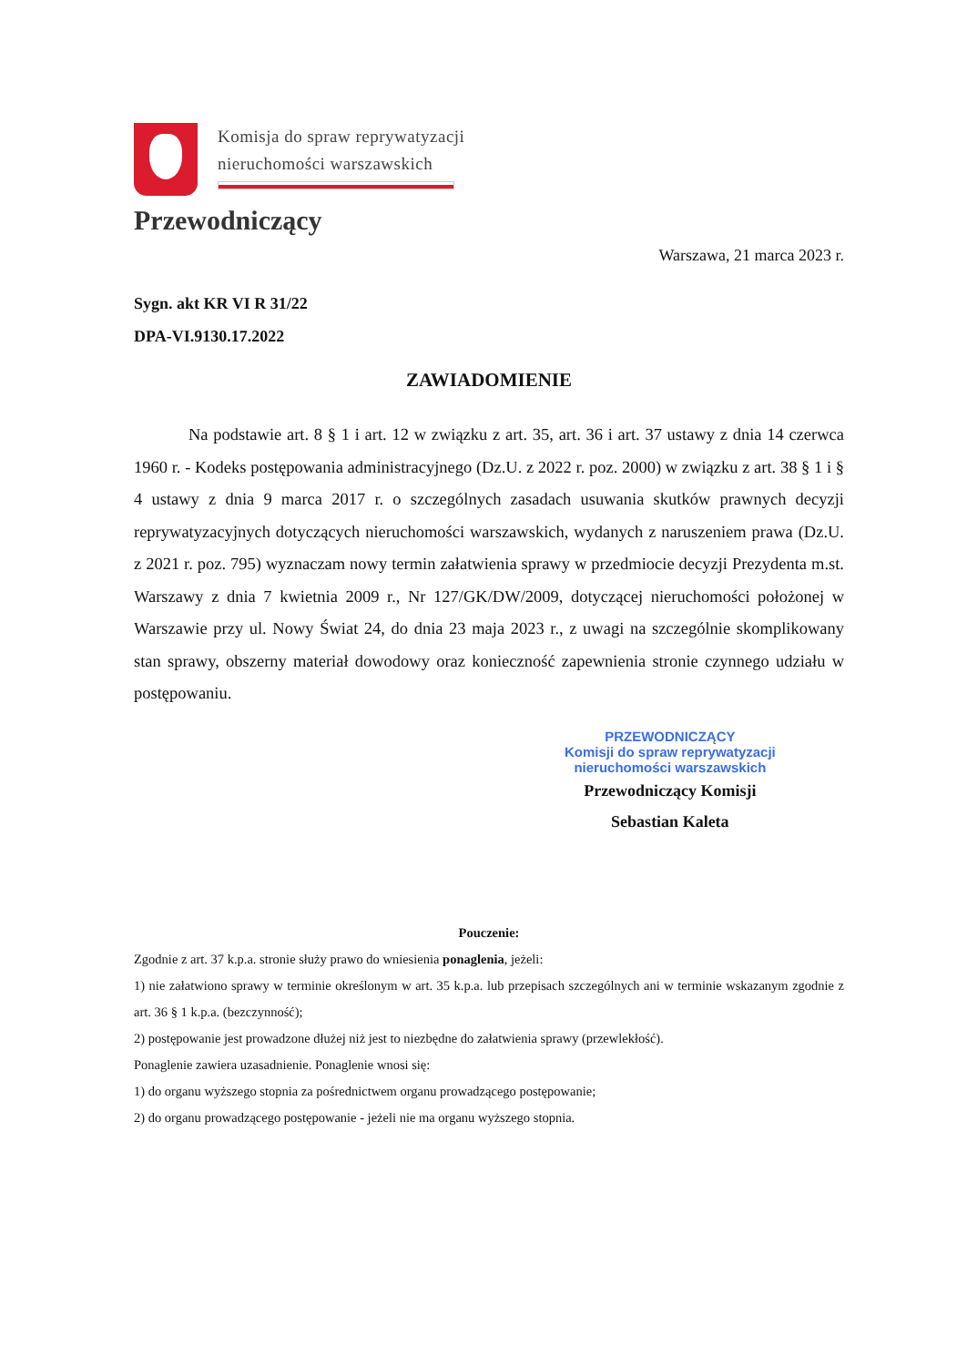Komisja do spraw reprywatyzacji
nieruchomości warszawskich
Przewodniczący
Warszawa, 21 marca 2023 r.
Sygn. akt KR VI R 31/22
DPA-VI.9130.17.2022
ZAWIADOMIENIE
Na podstawie art. 8 § 1 i art. 12 w związku z art. 35, art. 36 i art. 37 ustawy z dnia 14 czerwca 1960 r. - Kodeks postępowania administracyjnego (Dz.U. z 2022 r. poz. 2000) w związku z art. 38 § 1 i § 4 ustawy z dnia 9 marca 2017 r. o szczególnych zasadach usuwania skutków prawnych decyzji reprywatyzacyjnych dotyczących nieruchomości warszawskich, wydanych z naruszeniem prawa (Dz.U. z 2021 r. poz. 795) wyznaczam nowy termin załatwienia sprawy w przedmiocie decyzji Prezydenta m.st. Warszawy z dnia 7 kwietnia 2009 r., Nr 127/GK/DW/2009, dotyczącej nieruchomości położonej w Warszawie przy ul. Nowy Świat 24, do dnia 23 maja 2023 r., z uwagi na szczególnie skomplikowany stan sprawy, obszerny materiał dowodowy oraz konieczność zapewnienia stronie czynnego udziału w postępowaniu.
PRZEWODNICZĄCY
Komisji do spraw reprywatyzacji
nieruchomości warszawskich
Przewodniczący Komisji
Sebastian Kaleta
Pouczenie:
Zgodnie z art. 37 k.p.a. stronie służy prawo do wniesienia ponaglenia, jeżeli:
1) nie załatwiono sprawy w terminie określonym w art. 35 k.p.a. lub przepisach szczególnych ani w terminie wskazanym zgodnie z art. 36 § 1 k.p.a. (bezczynność);
2) postępowanie jest prowadzone dłużej niż jest to niezbędne do załatwienia sprawy (przewlekłość).
Ponaglenie zawiera uzasadnienie. Ponaglenie wnosi się:
1) do organu wyższego stopnia za pośrednictwem organu prowadzącego postępowanie;
2) do organu prowadzącego postępowanie - jeżeli nie ma organu wyższego stopnia.